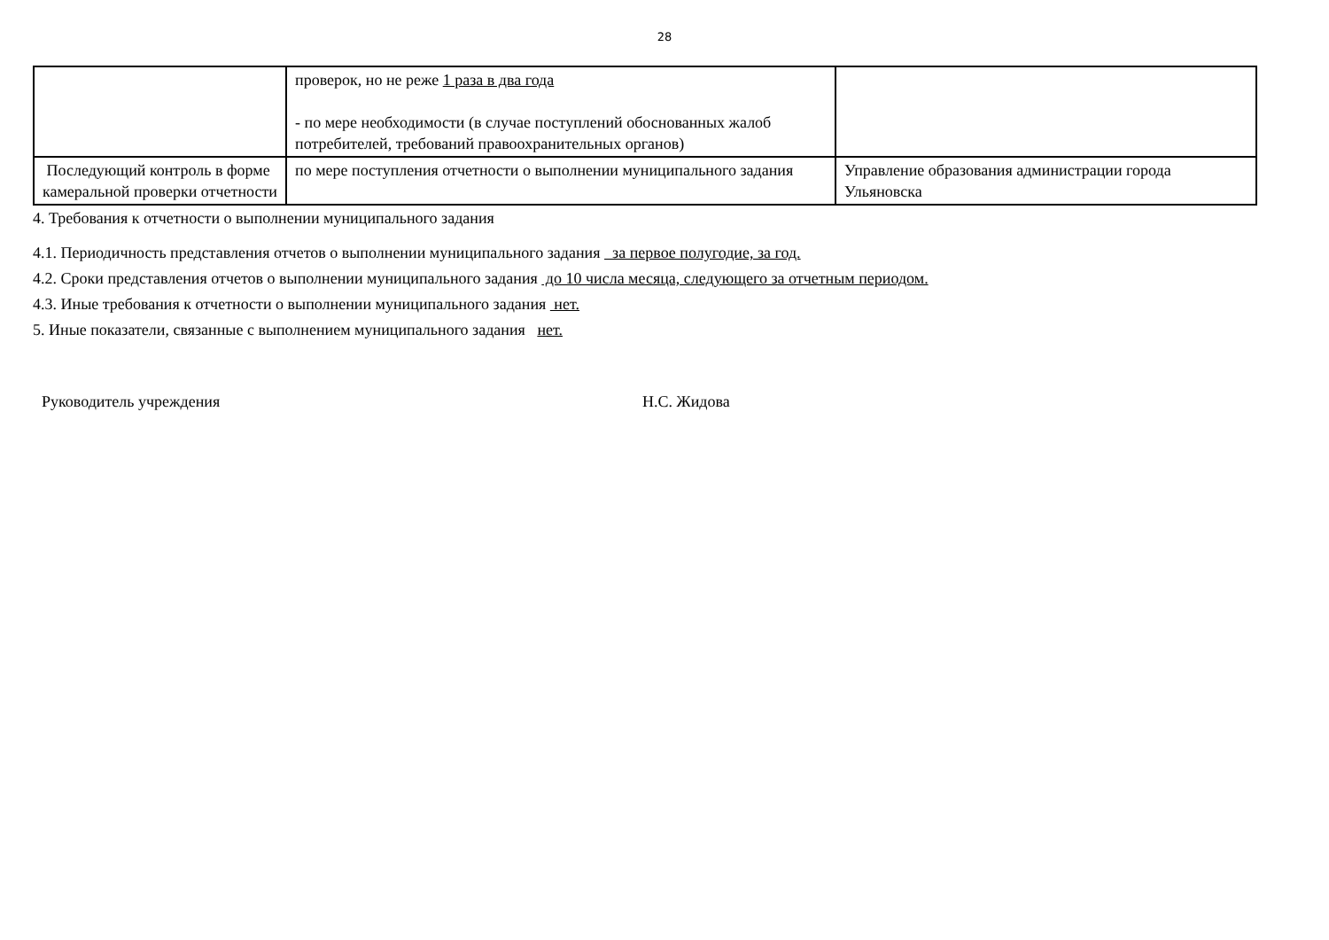28
| | проверок, но не реже 1 раза в два года - по мере необходимости (в случае поступлений обоснованных жалоб потребителей, требований правоохранительных органов) | |
| Последующий контроль в форме камеральной проверки отчетности | по мере поступления отчетности о выполнении муниципального задания | Управление образования администрации города Ульяновска |
4. Требования к отчетности о выполнении муниципального задания
4.1. Периодичность представления отчетов о выполнении муниципального задания за первое полугодие, за год.
4.2. Сроки представления отчетов о выполнении муниципального задания до 10 числа месяца, следующего за отчетным периодом.
4.3. Иные требования к отчетности о выполнении муниципального задания нет.
5. Иные показатели, связанные с выполнением муниципального задания нет.
Руководитель учреждения Н.С. Жидова